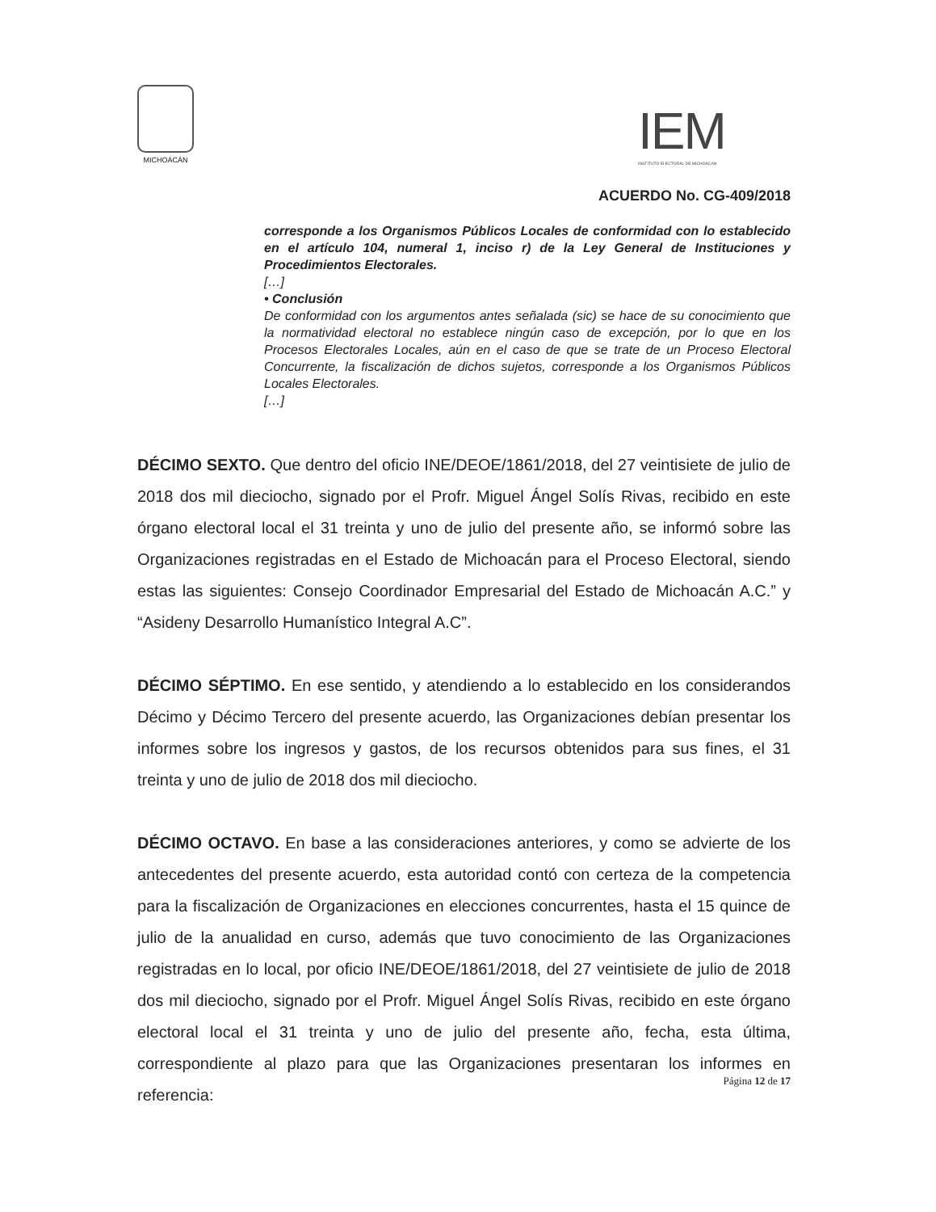MICHOACÁN
IEM
INSTITUTO ELECTORAL DE MICHOACÁN
ACUERDO No. CG-409/2018
corresponde a los Organismos Públicos Locales de conformidad con lo establecido en el artículo 104, numeral 1, inciso r) de la Ley General de Instituciones y Procedimientos Electorales.
[…]
• Conclusión
De conformidad con los argumentos antes señalada (sic) se hace de su conocimiento que la normatividad electoral no establece ningún caso de excepción, por lo que en los Procesos Electorales Locales, aún en el caso de que se trate de un Proceso Electoral Concurrente, la fiscalización de dichos sujetos, corresponde a los Organismos Públicos Locales Electorales.
[…]
DÉCIMO SEXTO. Que dentro del oficio INE/DEOE/1861/2018, del 27 veintisiete de julio de 2018 dos mil dieciocho, signado por el Profr. Miguel Ángel Solís Rivas, recibido en este órgano electoral local el 31 treinta y uno de julio del presente año, se informó sobre las Organizaciones registradas en el Estado de Michoacán para el Proceso Electoral, siendo estas las siguientes: Consejo Coordinador Empresarial del Estado de Michoacán A.C.” y “Asideny Desarrollo Humanístico Integral A.C”.
DÉCIMO SÉPTIMO. En ese sentido, y atendiendo a lo establecido en los considerandos Décimo y Décimo Tercero del presente acuerdo, las Organizaciones debían presentar los informes sobre los ingresos y gastos, de los recursos obtenidos para sus fines, el 31 treinta y uno de julio de 2018 dos mil dieciocho.
DÉCIMO OCTAVO. En base a las consideraciones anteriores, y como se advierte de los antecedentes del presente acuerdo, esta autoridad contó con certeza de la competencia para la fiscalización de Organizaciones en elecciones concurrentes, hasta el 15 quince de julio de la anualidad en curso, además que tuvo conocimiento de las Organizaciones registradas en lo local, por oficio INE/DEOE/1861/2018, del 27 veintisiete de julio de 2018 dos mil dieciocho, signado por el Profr. Miguel Ángel Solís Rivas, recibido en este órgano electoral local el 31 treinta y uno de julio del presente año, fecha, esta última, correspondiente al plazo para que las Organizaciones presentaran los informes en referencia:
Página 12 de 17